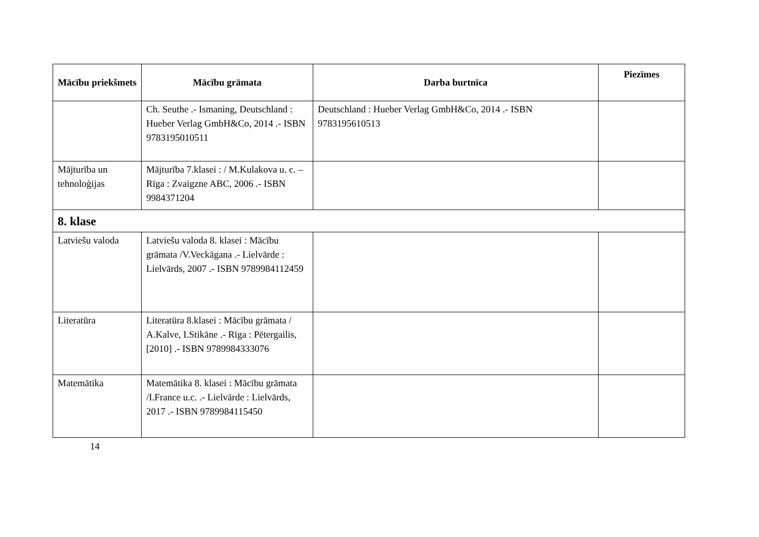| Mācību priekšmets | Mācību grāmata | Darba burtnīca | Piezīmes |
| --- | --- | --- | --- |
| | Ch. Seuthe .- Ismaning, Deutschland : Hueber Verlag GmbH&Co, 2014 .- ISBN 9783195010511 | Deutschland : Hueber Verlag GmbH&Co, 2014 .- ISBN 9783195610513 | |
| Mājturība un tehnoloģijas | Mājturība 7.klasei : / M.Kulakova u. c. – Rīga : Zvaigzne ABC, 2006 .- ISBN 9984371204 | | |
| 8. klase | | | |
| Latviešu valoda | Latviešu valoda 8. klasei : Mācību grāmata /V.Veckāgana .- Lielvārde : Lielvārds, 2007 .- ISBN 9789984112459 | | |
| Literatūra | Literatūra 8.klasei : Mācību grāmata / A.Kalve, I.Stikāne .- Rīga : Pētergailis,[2010] .- ISBN 9789984333076 | | |
| Matemātika | Matemātika 8. klasei : Mācību grāmata /I.France u.c. .- Lielvārde : Lielvārds, 2017 .- ISBN 9789984115450 | | |
14